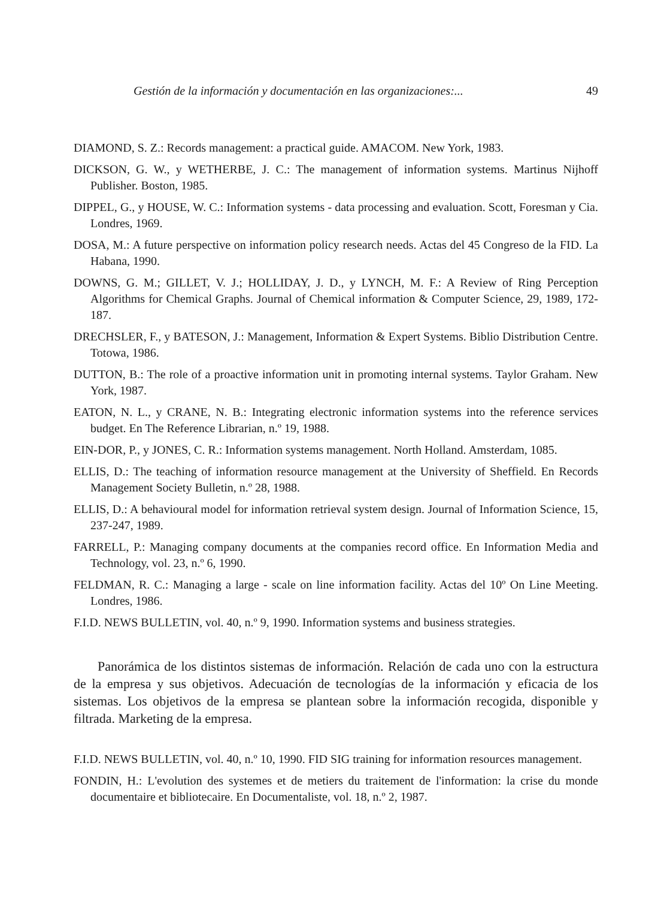Gestión de la información y documentación en las organizaciones:... 49
DIAMOND, S. Z.: Records management: a practical guide. AMACOM. New York, 1983.
DICKSON, G. W., y WETHERBE, J. C.: The management of information systems. Martinus Nijhoff Publisher. Boston, 1985.
DIPPEL, G., y HOUSE, W. C.: Information systems - data processing and evaluation. Scott, Foresman y Cia. Londres, 1969.
DOSA, M.: A future perspective on information policy research needs. Actas del 45 Congreso de la FID. La Habana, 1990.
DOWNS, G. M.; GILLET, V. J.; HOLLIDAY, J. D., y LYNCH, M. F.: A Review of Ring Perception Algorithms for Chemical Graphs. Journal of Chemical information & Computer Science, 29, 1989, 172-187.
DRECHSLER, F., y BATESON, J.: Management, Information & Expert Systems. Biblio Distribution Centre. Totowa, 1986.
DUTTON, B.: The role of a proactive information unit in promoting internal systems. Taylor Graham. New York, 1987.
EATON, N. L., y CRANE, N. B.: Integrating electronic information systems into the reference services budget. En The Reference Librarian, n.º 19, 1988.
EIN-DOR, P., y JONES, C. R.: Information systems management. North Holland. Amsterdam, 1085.
ELLIS, D.: The teaching of information resource management at the University of Sheffield. En Records Management Society Bulletin, n.º 28, 1988.
ELLIS, D.: A behavioural model for information retrieval system design. Journal of Information Science, 15, 237-247, 1989.
FARRELL, P.: Managing company documents at the companies record office. En Information Media and Technology, vol. 23, n.º 6, 1990.
FELDMAN, R. C.: Managing a large - scale on line information facility. Actas del 10º On Line Meeting. Londres, 1986.
F.I.D. NEWS BULLETIN, vol. 40, n.º 9, 1990. Information systems and business strategies.
Panorámica de los distintos sistemas de información. Relación de cada uno con la estructura de la empresa y sus objetivos. Adecuación de tecnologías de la información y eficacia de los sistemas. Los objetivos de la empresa se plantean sobre la información recogida, disponible y filtrada. Marketing de la empresa.
F.I.D. NEWS BULLETIN, vol. 40, n.º 10, 1990. FID SIG training for information resources management.
FONDIN, H.: L'evolution des systemes et de metiers du traitement de l'information: la crise du monde documentaire et bibliotecaire. En Documentaliste, vol. 18, n.º 2, 1987.